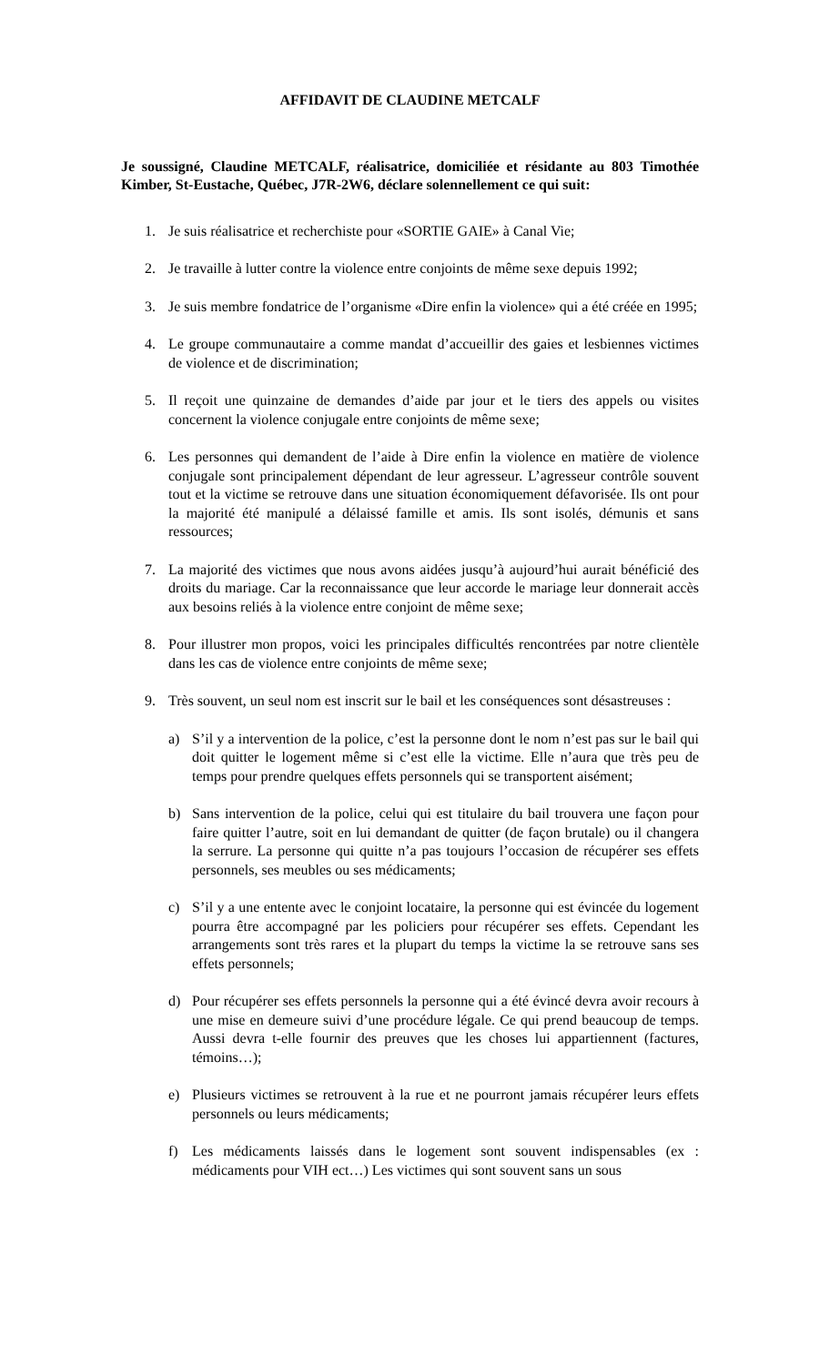AFFIDAVIT DE CLAUDINE METCALF
Je soussigné, Claudine METCALF, réalisatrice, domiciliée et résidante au 803 Timothée Kimber, St-Eustache, Québec, J7R-2W6, déclare solennellement ce qui suit:
1. Je suis réalisatrice et recherchiste pour «SORTIE GAIE» à Canal Vie;
2. Je travaille à lutter contre la violence entre conjoints de même sexe depuis 1992;
3. Je suis membre fondatrice de l’organisme «Dire enfin la violence» qui a été créée en 1995;
4. Le groupe communautaire a comme mandat d’accueillir des gaies et lesbiennes victimes de violence et de discrimination;
5. Il reçoit une quinzaine de demandes d’aide par jour et le tiers des appels ou visites concernent la violence conjugale entre conjoints de même sexe;
6. Les personnes qui demandent de l’aide à Dire enfin la violence en matière de violence conjugale sont principalement dépendant de leur agresseur. L’agresseur contrôle souvent tout et la victime se retrouve dans une situation économiquement défavorisée. Ils ont pour la majorité été manipulé a délaissé famille et amis. Ils sont isolés, démunis et sans ressources;
7. La majorité des victimes que nous avons aidées jusqu’à aujourd’hui aurait bénéficié des droits du mariage. Car la reconnaissance que leur accorde le mariage leur donnerait accès aux besoins reliés à la violence entre conjoint de même sexe;
8. Pour illustrer mon propos, voici les principales difficultés rencontrées par notre clientèle dans les cas de violence entre conjoints de même sexe;
9. Très souvent, un seul nom est inscrit sur le bail et les conséquences sont désastreuses :
a) S’il y a intervention de la police, c’est la personne dont le nom n’est pas sur le bail qui doit quitter le logement même si c’est elle la victime. Elle n’aura que très peu de temps pour prendre quelques effets personnels qui se transportent aisément;
b) Sans intervention de la police, celui qui est titulaire du bail trouvera une façon pour faire quitter l’autre, soit en lui demandant de quitter (de façon brutale) ou il changera la serrure. La personne qui quitte n’a pas toujours l’occasion de récupérer ses effets personnels, ses meubles ou ses médicaments;
c) S’il y a une entente avec le conjoint locataire, la personne qui est évincée du logement pourra être accompagné par les policiers pour récupérer ses effets. Cependant les arrangements sont très rares et la plupart du temps la victime la se retrouve sans ses effets personnels;
d) Pour récupérer ses effets personnels la personne qui a été évincé devra avoir recours à une mise en demeure suivi d’une procédure légale. Ce qui prend beaucoup de temps. Aussi devra t-elle fournir des preuves que les choses lui appartiennent (factures, témoins…);
e) Plusieurs victimes se retrouvent à la rue et ne pourront jamais récupérer leurs effets personnels ou leurs médicaments;
f) Les médicaments laissés dans le logement sont souvent indispensables (ex : médicaments pour VIH ect…) Les victimes qui sont souvent sans un sous